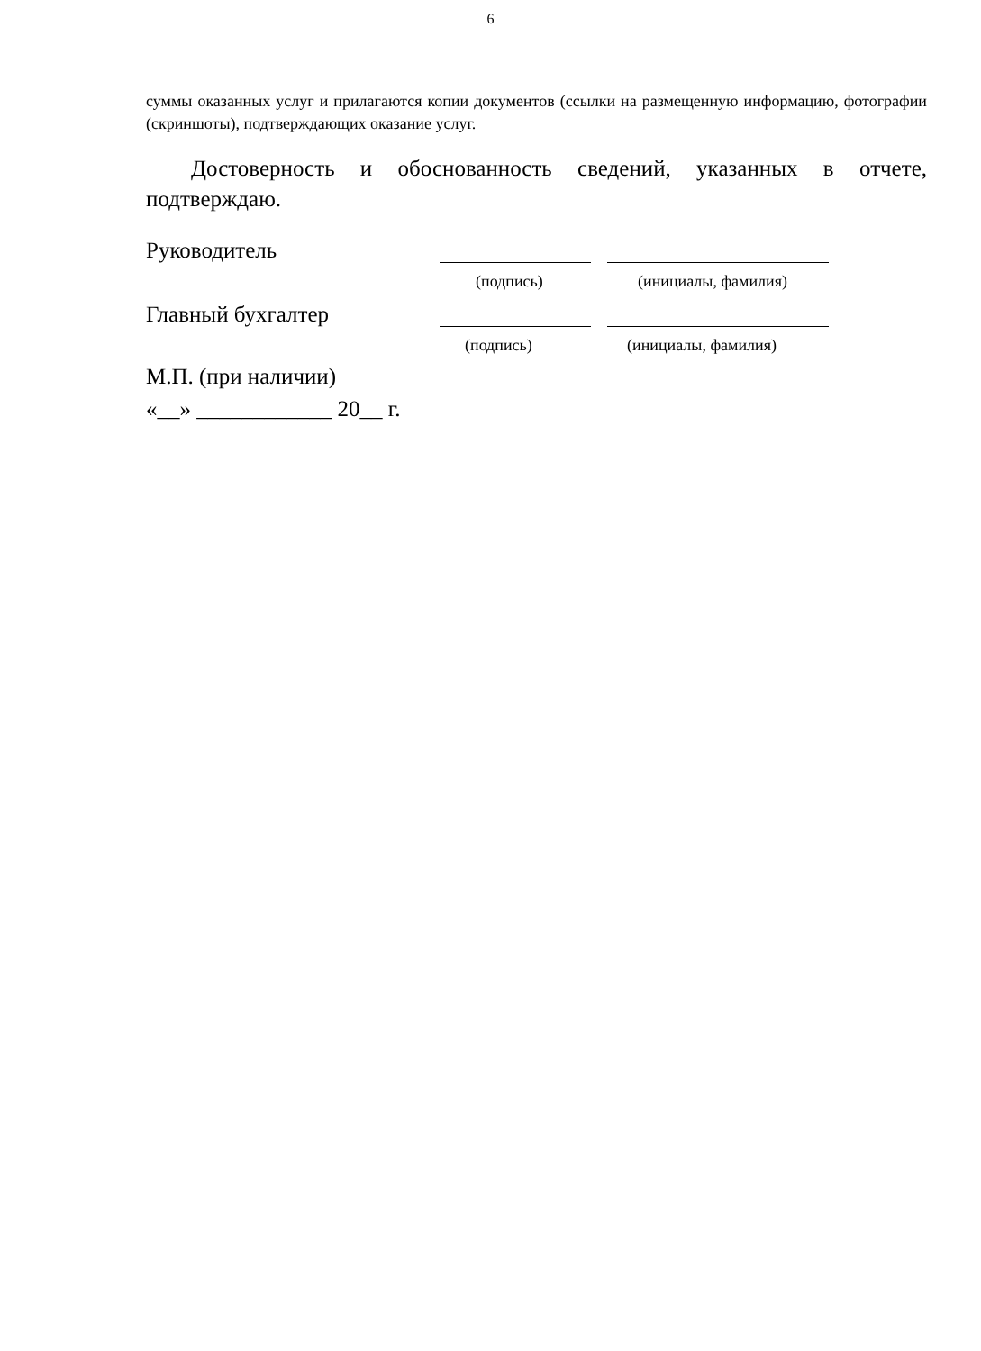6
суммы оказанных услуг и прилагаются копии документов (ссылки на размещенную информацию, фотографии (скриншоты), подтверждающих оказание услуг.
Достоверность и обоснованность сведений, указанных в отчете, подтверждаю.
Руководитель
(подпись) (инициалы, фамилия)
Главный бухгалтер
(подпись) (инициалы, фамилия)
М.П. (при наличии)
«__» ____________ 20__ г.